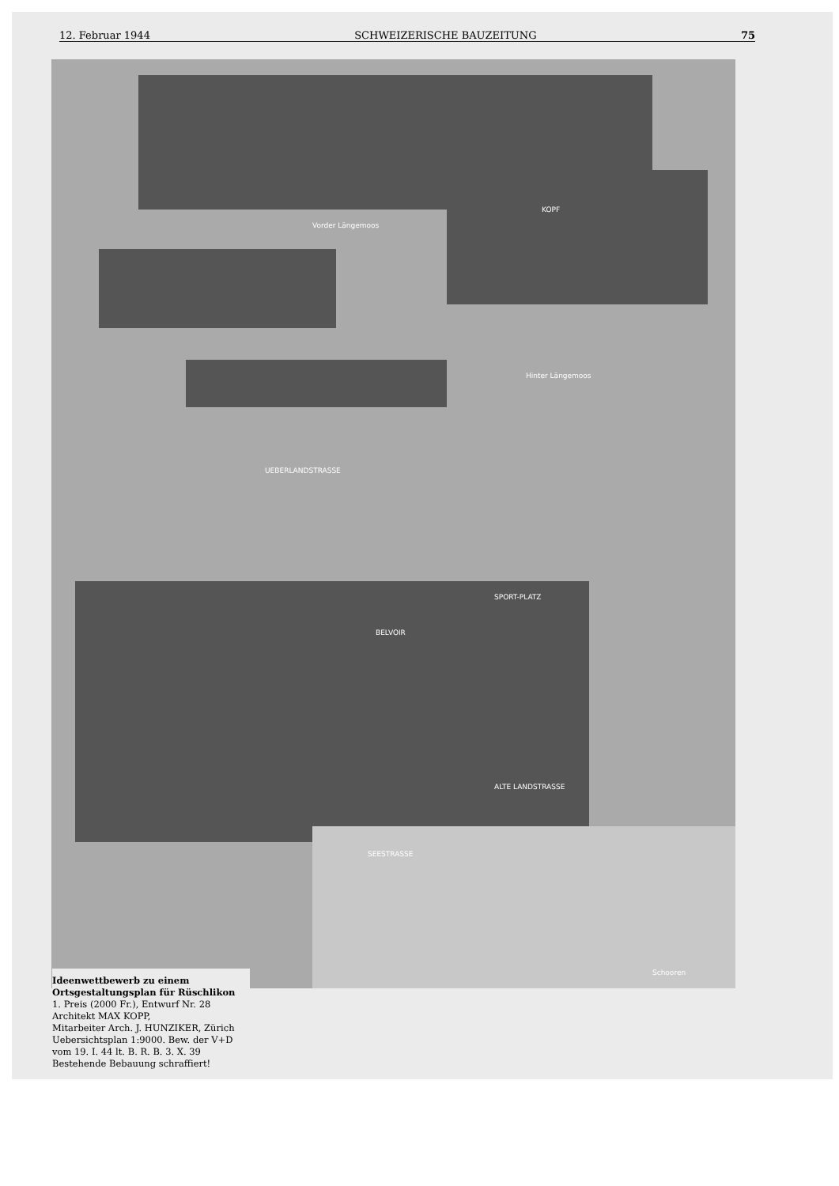12. Februar 1944 SCHWEIZERISCHE BAUZEITUNG 75
Vorder Längemoos
KOPF
Hinter Längemoos
UEBERLANDSTRASSE
SPORT-PLATZ
BELVOIR
ALTE LANDSTRASSE
SEESTRASSE
Schooren
Ideenwettbewerb zu einem Ortsgestaltungsplan für Rüschlikon
1. Preis (2000 Fr.), Entwurf Nr. 28
Architekt MAX KOPP,
Mitarbeiter Arch. J. HUNZIKER, Zürich
Uebersichtsplan 1:9000. Bew. der V+D vom 19. I. 44 lt. B. R. B. 3. X. 39
Bestehende Bebauung schraffiert!